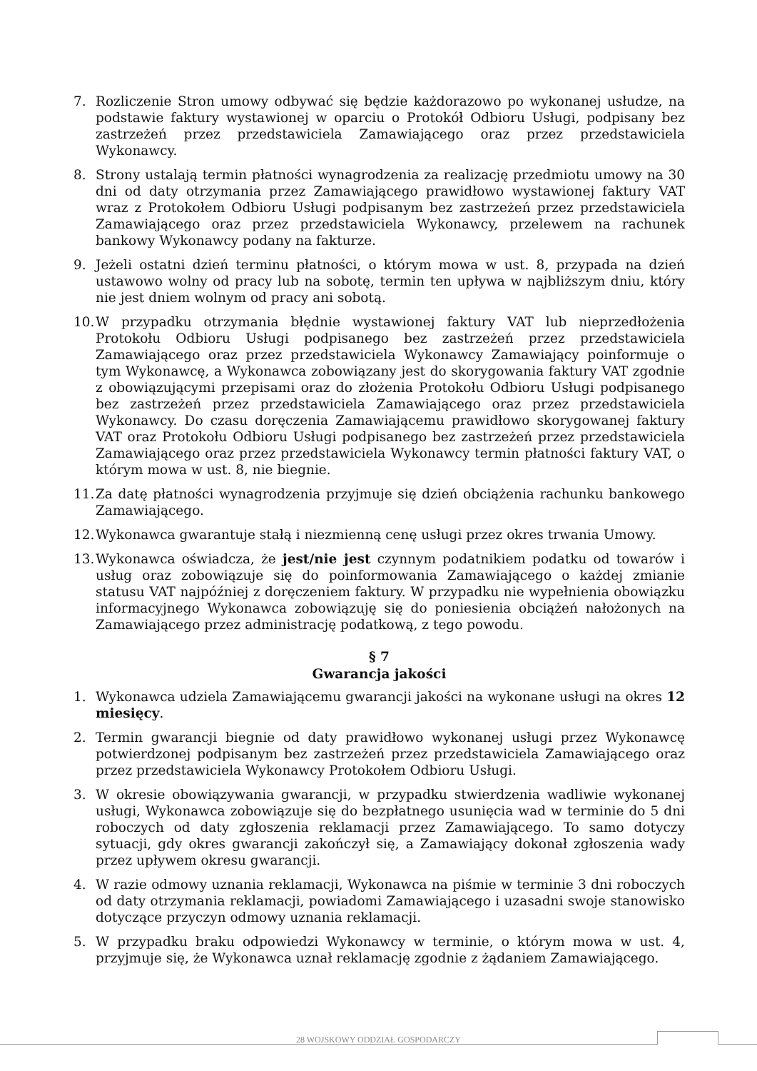7. Rozliczenie Stron umowy odbywać się będzie każdorazowo po wykonanej usłudze, na podstawie faktury wystawionej w oparciu o Protokół Odbioru Usługi, podpisany bez zastrzeżeń przez przedstawiciela Zamawiającego oraz przez przedstawiciela Wykonawcy.
8. Strony ustalają termin płatności wynagrodzenia za realizację przedmiotu umowy na 30 dni od daty otrzymania przez Zamawiającego prawidłowo wystawionej faktury VAT wraz z Protokołem Odbioru Usługi podpisanym bez zastrzeżeń przez przedstawiciela Zamawiającego oraz przez przedstawiciela Wykonawcy, przelewem na rachunek bankowy Wykonawcy podany na fakturze.
9. Jeżeli ostatni dzień terminu płatności, o którym mowa w ust. 8, przypada na dzień ustawowo wolny od pracy lub na sobotę, termin ten upływa w najbliższym dniu, który nie jest dniem wolnym od pracy ani sobotą.
10. W przypadku otrzymania błędnie wystawionej faktury VAT lub nieprzedłożenia Protokołu Odbioru Usługi podpisanego bez zastrzeżeń przez przedstawiciela Zamawiającego oraz przez przedstawiciela Wykonawcy Zamawiający poinformuje o tym Wykonawcę, a Wykonawca zobowiązany jest do skorygowania faktury VAT zgodnie z obowiązującymi przepisami oraz do złożenia Protokołu Odbioru Usługi podpisanego bez zastrzeżeń przez przedstawiciela Zamawiającego oraz przez przedstawiciela Wykonawcy. Do czasu doręczenia Zamawiającemu prawidłowo skorygowanej faktury VAT oraz Protokołu Odbioru Usługi podpisanego bez zastrzeżeń przez przedstawiciela Zamawiającego oraz przez przedstawiciela Wykonawcy termin płatności faktury VAT, o którym mowa w ust. 8, nie biegnie.
11. Za datę płatności wynagrodzenia przyjmuje się dzień obciążenia rachunku bankowego Zamawiającego.
12. Wykonawca gwarantuje stałą i niezmienną cenę usługi przez okres trwania Umowy.
13. Wykonawca oświadcza, że jest/nie jest czynnym podatnikiem podatku od towarów i usług oraz zobowiązuje się do poinformowania Zamawiającego o każdej zmianie statusu VAT najpóźniej z doręczeniem faktury. W przypadku nie wypełnienia obowiązku informacyjnego Wykonawca zobowiązuję się do poniesienia obciążeń nałożonych na Zamawiającego przez administrację podatkową, z tego powodu.
§ 7
Gwarancja jakości
1. Wykonawca udziela Zamawiającemu gwarancji jakości na wykonane usługi na okres 12 miesięcy.
2. Termin gwarancji biegnie od daty prawidłowo wykonanej usługi przez Wykonawcę potwierdzonej podpisanym bez zastrzeżeń przez przedstawiciela Zamawiającego oraz przez przedstawiciela Wykonawcy Protokołem Odbioru Usługi.
3. W okresie obowiązywania gwarancji, w przypadku stwierdzenia wadliwie wykonanej usługi, Wykonawca zobowiązuje się do bezpłatnego usunięcia wad w terminie do 5 dni roboczych od daty zgłoszenia reklamacji przez Zamawiającego. To samo dotyczy sytuacji, gdy okres gwarancji zakończył się, a Zamawiający dokonał zgłoszenia wady przez upływem okresu gwarancji.
4. W razie odmowy uznania reklamacji, Wykonawca na piśmie w terminie 3 dni roboczych od daty otrzymania reklamacji, powiadomi Zamawiającego i uzasadni swoje stanowisko dotyczące przyczyn odmowy uznania reklamacji.
5. W przypadku braku odpowiedzi Wykonawcy w terminie, o którym mowa w ust. 4, przyjmuje się, że Wykonawca uznał reklamację zgodnie z żądaniem Zamawiającego.
28 WOJSKOWY ODDZIAŁ GOSPODARCZY